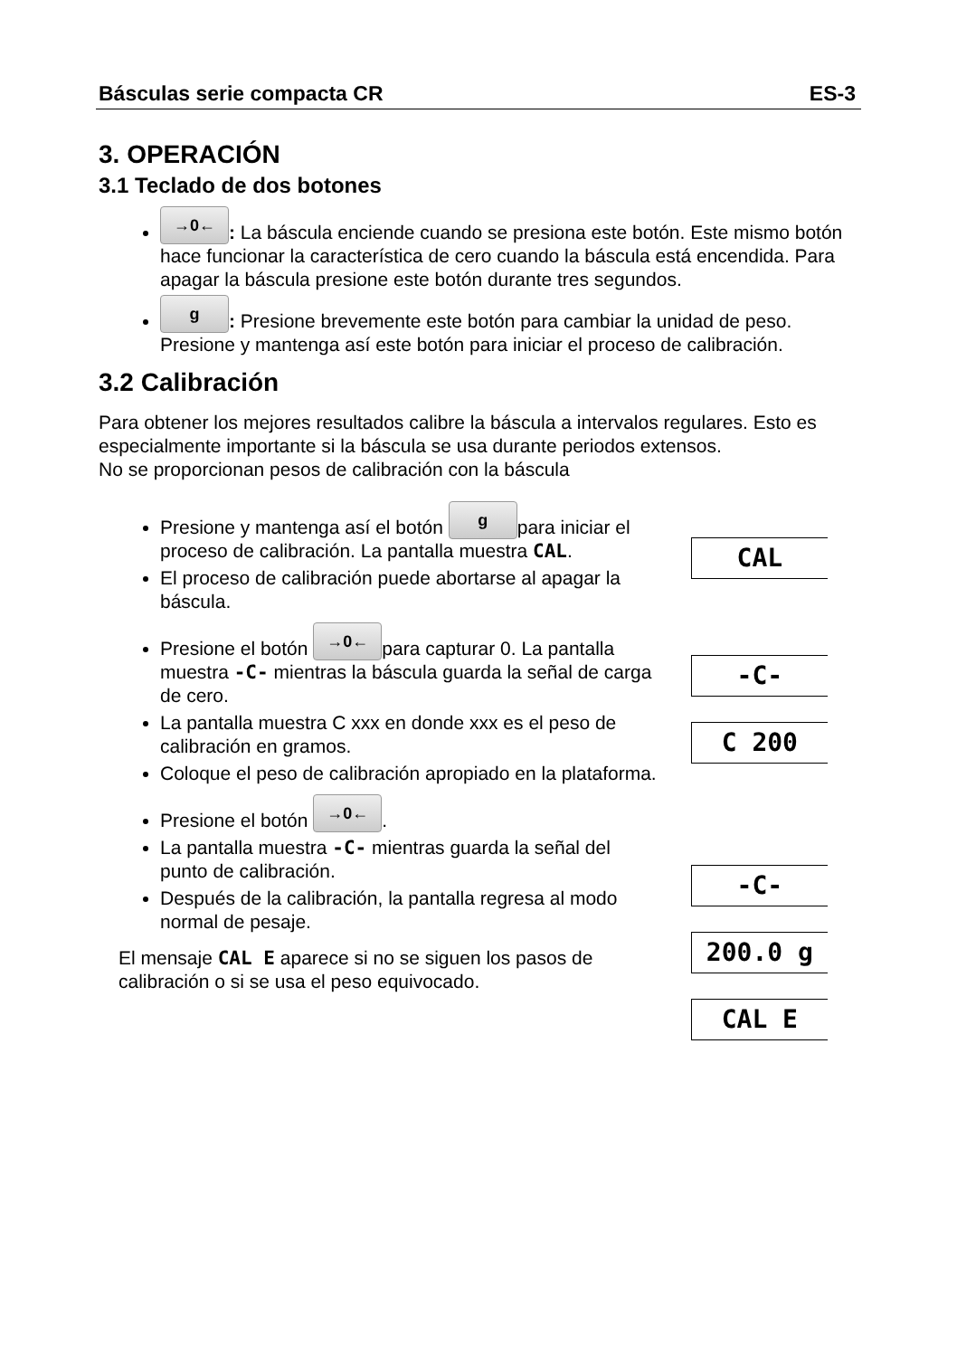Básculas serie compacta CR ES-3
3. OPERACIÓN
3.1 Teclado de dos botones
→0←: La báscula enciende cuando se presiona este botón. Este mismo botón hace funcionar la característica de cero cuando la báscula está encendida. Para apagar la báscula presione este botón durante tres segundos.
g: Presione brevemente este botón para cambiar la unidad de peso. Presione y mantenga así este botón para iniciar el proceso de calibración.
3.2 Calibración
Para obtener los mejores resultados calibre la báscula a intervalos regulares. Esto es especialmente importante si la báscula se usa durante periodos extensos.
No se proporcionan pesos de calibración con la báscula
Presione y mantenga así el botón g para iniciar el proceso de calibración. La pantalla muestra CAL.
El proceso de calibración puede abortarse al apagar la báscula.
Presione el botón →0← para capturar 0. La pantalla muestra -C- mientras la báscula guarda la señal de carga de cero.
La pantalla muestra C xxx en donde xxx es el peso de calibración en gramos.
Coloque el peso de calibración apropiado en la plataforma.
Presione el botón →0←.
La pantalla muestra -C- mientras guarda la señal del punto de calibración.
Después de la calibración, la pantalla regresa al modo normal de pesaje.
El mensaje CAL E aparece si no se siguen los pasos de calibración o si se usa el peso equivocado.
CAL
-C-
C 200
-C-
200.0 g
CAL E